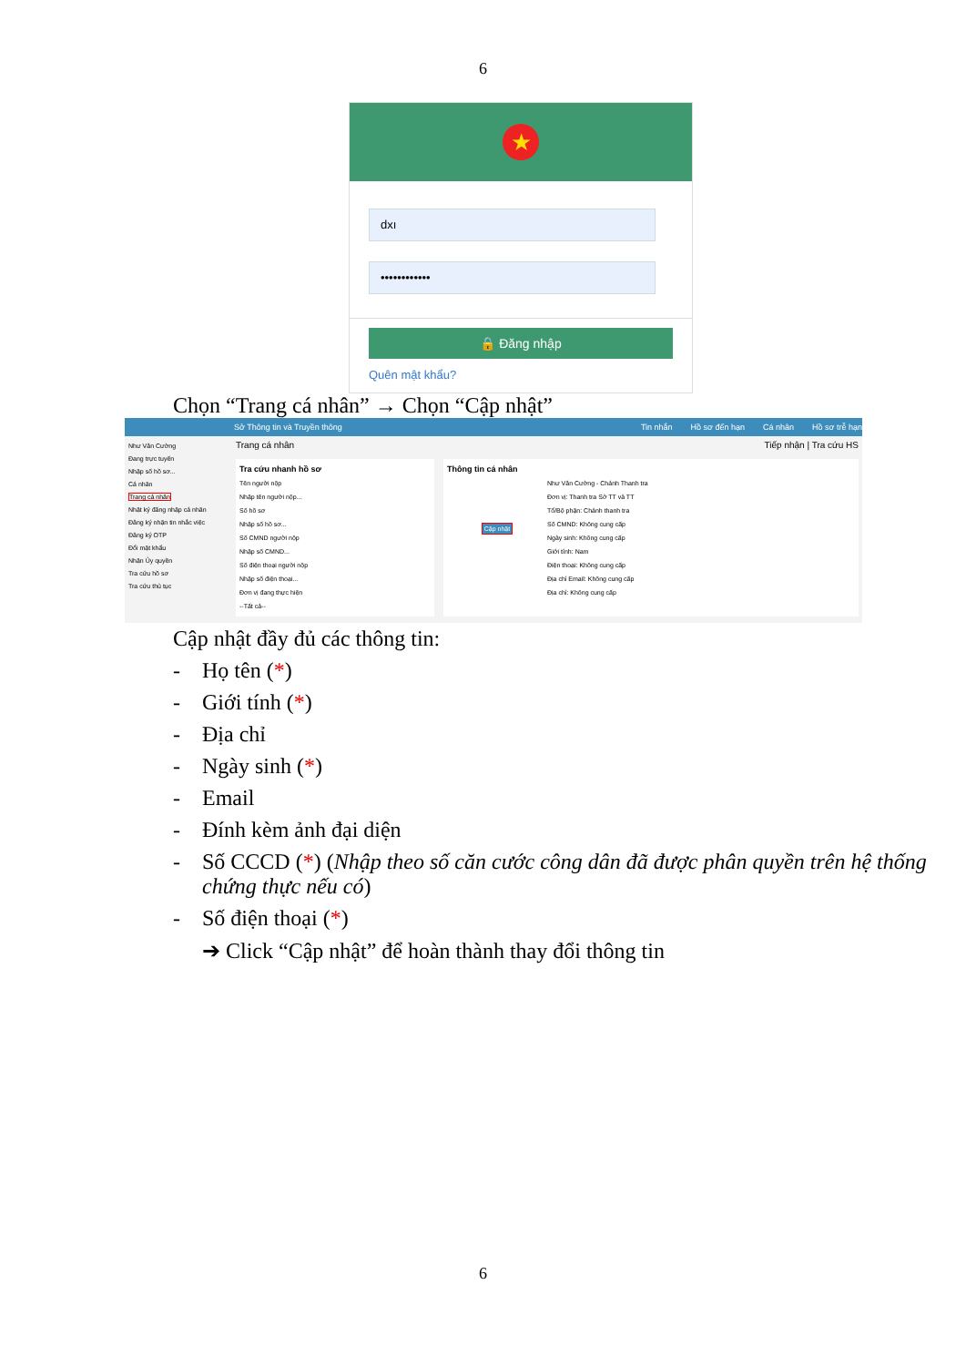6
★
dxı
••••••••••••
🔒 Đăng nhập
Quên mật khẩu?
Chọn “Trang cá nhân” → Chọn “Cập nhật”
Sở Thông tin và Truyền thông Tin nhắn Hồ sơ đến hạn Cá nhân Hồ sơ trễ hạn
Như Văn Cường
Đang trực tuyến
Nhập số hồ sơ...
Cá nhân
Trang cá nhân
Nhật ký đăng nhập cá nhân
Đăng ký nhận tin nhắc việc
Đăng ký OTP
Đổi mật khẩu
Nhận Ủy quyền
Tra cứu hồ sơ
Tra cứu thủ tục
Trang cá nhân Tiếp nhận | Tra cứu HS
Tra cứu nhanh hồ sơ
Tên người nộp
Nhập tên người nộp...
Số hồ sơ
Nhập số hồ sơ...
Số CMND người nộp
Nhập số CMND...
Số điện thoại người nộp
Nhập số điện thoại...
Đơn vị đang thực hiện
--Tất cả--
Thông tin cá nhân
Cập nhật
Như Văn Cường - Chánh Thanh tra
Đơn vị: Thanh tra Sở TT và TT
Tổ/Bộ phận: Chánh thanh tra
Số CMND: Không cung cấp
Ngày sinh: Không cung cấp
Giới tính: Nam
Điện thoại: Không cung cấp
Địa chỉ Email: Không cung cấp
Địa chỉ: Không cung cấp
Cập nhật đầy đủ các thông tin:
- Họ tên (*)
- Giới tính (*)
- Địa chỉ
- Ngày sinh (*)
- Email
- Đính kèm ảnh đại diện
- Số CCCD (*) (Nhập theo số căn cước công dân đã được phân quyền trên hệ thống chứng thực nếu có)
- Số điện thoại (*)
➔ Click “Cập nhật” để hoàn thành thay đổi thông tin
6